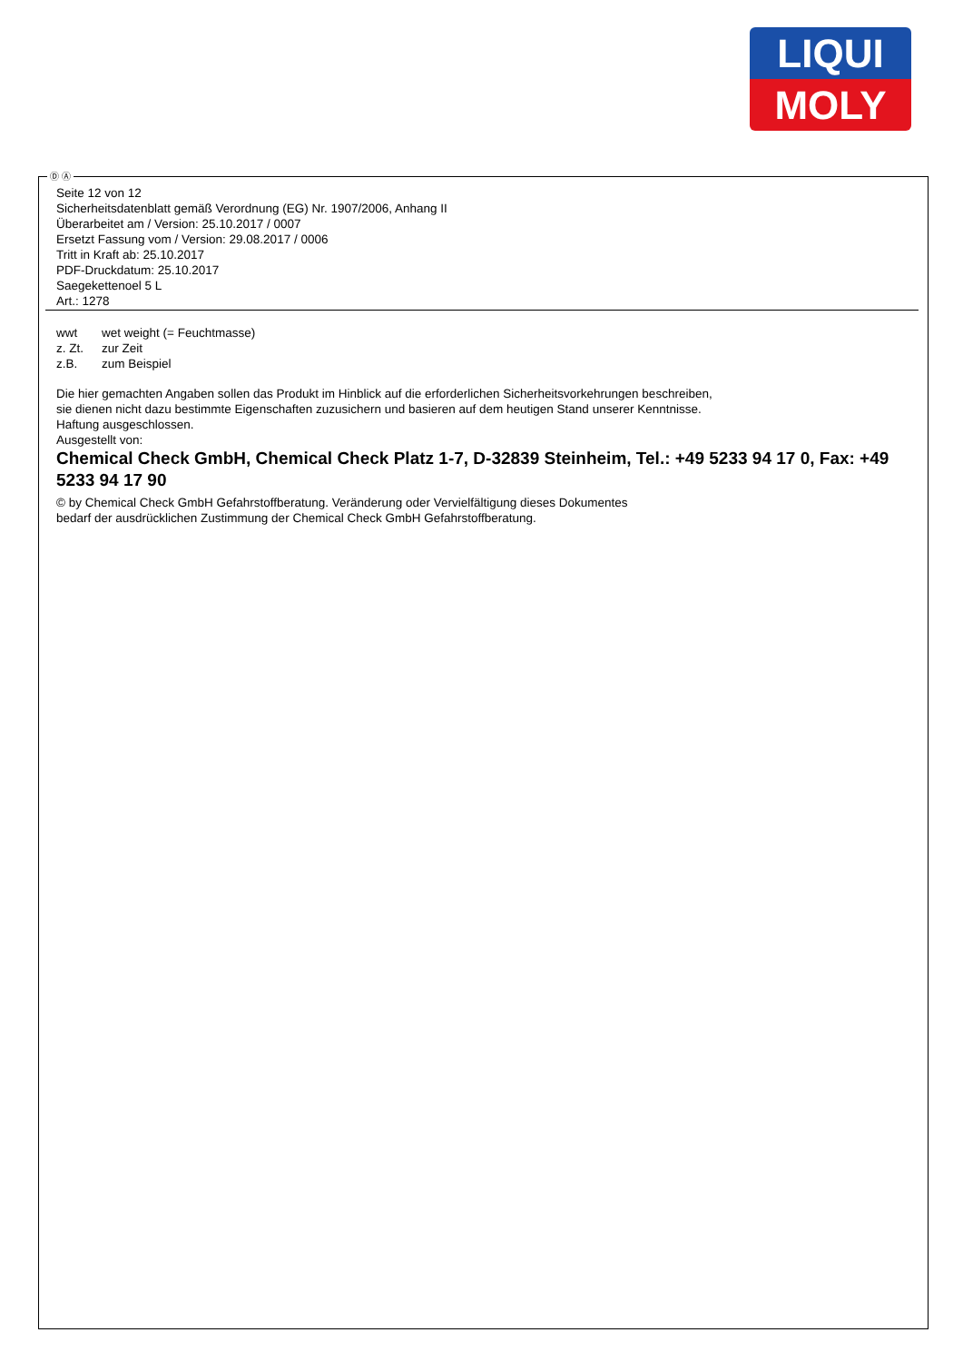LIQUI
MOLY
Ⓓ Ⓐ
Seite 12 von 12
Sicherheitsdatenblatt gemäß Verordnung (EG) Nr. 1907/2006, Anhang II
Überarbeitet am / Version: 25.10.2017 / 0007
Ersetzt Fassung vom / Version: 29.08.2017 / 0006
Tritt in Kraft ab: 25.10.2017
PDF-Druckdatum: 25.10.2017
Saegekettenoel 5 L
Art.: 1278
| wwt | wet weight (= Feuchtmasse) |
| z. Zt. | zur Zeit |
| z.B. | zum Beispiel |
Die hier gemachten Angaben sollen das Produkt im Hinblick auf die erforderlichen Sicherheitsvorkehrungen beschreiben,
sie dienen nicht dazu bestimmte Eigenschaften zuzusichern und basieren auf dem heutigen Stand unserer Kenntnisse.
Haftung ausgeschlossen.
Ausgestellt von:
Chemical Check GmbH, Chemical Check Platz 1-7, D-32839 Steinheim, Tel.: +49 5233 94 17 0, Fax: +49 5233 94 17 90
© by Chemical Check GmbH Gefahrstoffberatung. Veränderung oder Vervielfältigung dieses Dokumentes
bedarf der ausdrücklichen Zustimmung der Chemical Check GmbH Gefahrstoffberatung.